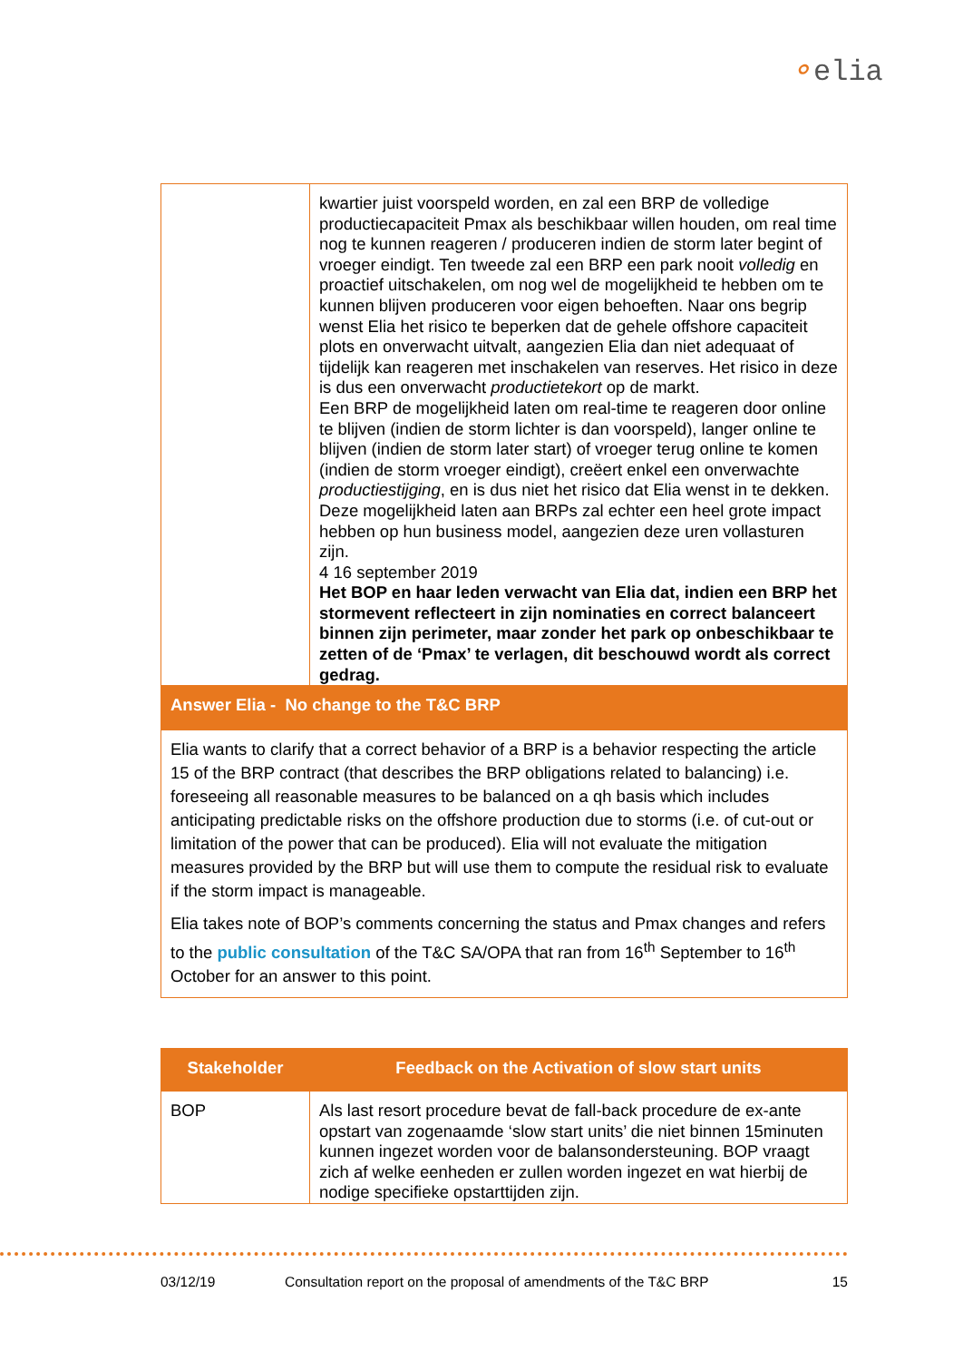⚬elia
| | kwartier juist voorspeld worden, en zal een BRP de volledige productiecapaciteit Pmax als beschikbaar willen houden, om real time nog te kunnen reageren / produceren indien de storm later begint of vroeger eindigt. Ten tweede zal een BRP een park nooit volledig en proactief uitschakelen, om nog wel de mogelijkheid te hebben om te kunnen blijven produceren voor eigen behoeften. Naar ons begrip wenst Elia het risico te beperken dat de gehele offshore capaciteit plots en onverwacht uitvalt, aangezien Elia dan niet adequaat of tijdelijk kan reageren met inschakelen van reserves. Het risico in deze is dus een onverwacht productietekort op de markt. Een BRP de mogelijkheid laten om real-time te reageren door online te blijven (indien de storm lichter is dan voorspeld), langer online te blijven (indien de storm later start) of vroeger terug online te komen (indien de storm vroeger eindigt), creëert enkel een onverwachte productiestijging , en is dus niet het risico dat Elia wenst in te dekken. Deze mogelijkheid laten aan BRPs zal echter een heel grote impact hebben op hun business model, aangezien deze uren vollasturen zijn. 4 16 september 2019 Het BOP en haar leden verwacht van Elia dat, indien een BRP het stormevent reflecteert in zijn nominaties en correct balanceert binnen zijn perimeter, maar zonder het park op onbeschikbaar te zetten of de ‘Pmax’ te verlagen, dit beschouwd wordt als correct gedrag. |
| Answer Elia - No change to the T&C BRP | |
| Elia wants to clarify that a correct behavior of a BRP is a behavior respecting the article 15 of the BRP contract (that describes the BRP obligations related to balancing) i.e. foreseeing all reasonable measures to be balanced on a qh basis which includes anticipating predictable risks on the offshore production due to storms (i.e. of cut-out or limitation of the power that can be produced). Elia will not evaluate the mitigation measures provided by the BRP but will use them to compute the residual risk to evaluate if the storm impact is manageable. Elia takes note of BOP’s comments concerning the status and Pmax changes and refers to the public consultation of the T&C SA/OPA that ran from 16<sup>th</sup> September to 16<sup>th</sup> October for an answer to this point. | |
| Stakeholder | Feedback on the Activation of slow start units |
| --- | --- |
| BOP | Als last resort procedure bevat de fall-back procedure de ex-ante opstart van zogenaamde ‘slow start units’ die niet binnen 15minuten kunnen ingezet worden voor de balansondersteuning. BOP vraagt zich af welke eenheden er zullen worden ingezet en wat hierbij de nodige specifieke opstarttijden zijn. |
03/12/19 Consultation report on the proposal of amendments of the T&C BRP 15